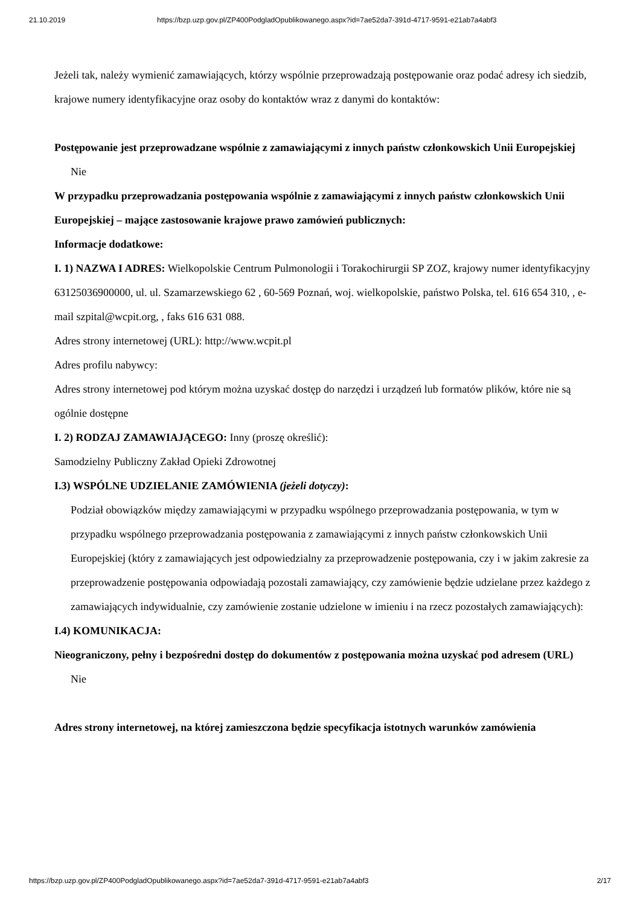21.10.2019 https://bzp.uzp.gov.pl/ZP400PodgladOpublikowanego.aspx?id=7ae52da7-391d-4717-9591-e21ab7a4abf3
Jeżeli tak, należy wymienić zamawiających, którzy wspólnie przeprowadzają postępowanie oraz podać adresy ich siedzib, krajowe numery identyfikacyjne oraz osoby do kontaktów wraz z danymi do kontaktów:
Postępowanie jest przeprowadzane wspólnie z zamawiającymi z innych państw członkowskich Unii Europejskiej
Nie
W przypadku przeprowadzania postępowania wspólnie z zamawiającymi z innych państw członkowskich Unii Europejskiej – mające zastosowanie krajowe prawo zamówień publicznych:
Informacje dodatkowe:
I. 1) NAZWA I ADRES: Wielkopolskie Centrum Pulmonologii i Torakochirurgii SP ZOZ, krajowy numer identyfikacyjny 63125036900000, ul. ul. Szamarzewskiego 62 , 60-569 Poznań, woj. wielkopolskie, państwo Polska, tel. 616 654 310, , e-mail szpital@wcpit.org, , faks 616 631 088.
Adres strony internetowej (URL): http://www.wcpit.pl
Adres profilu nabywcy:
Adres strony internetowej pod którym można uzyskać dostęp do narzędzi i urządzeń lub formatów plików, które nie są ogólnie dostępne
I. 2) RODZAJ ZAMAWIAJĄCEGO: Inny (proszę określić):
Samodzielny Publiczny Zakład Opieki Zdrowotnej
I.3) WSPÓLNE UDZIELANIE ZAMÓWIENIA (jeżeli dotyczy):
Podział obowiązków między zamawiającymi w przypadku wspólnego przeprowadzania postępowania, w tym w przypadku wspólnego przeprowadzania postępowania z zamawiającymi z innych państw członkowskich Unii Europejskiej (który z zamawiających jest odpowiedzialny za przeprowadzenie postępowania, czy i w jakim zakresie za przeprowadzenie postępowania odpowiadają pozostali zamawiający, czy zamówienie będzie udzielane przez każdego z zamawiających indywidualnie, czy zamówienie zostanie udzielone w imieniu i na rzecz pozostałych zamawiających):
I.4) KOMUNIKACJA:
Nieograniczony, pełny i bezpośredni dostęp do dokumentów z postępowania można uzyskać pod adresem (URL)
Nie
Adres strony internetowej, na której zamieszczona będzie specyfikacja istotnych warunków zamówienia
https://bzp.uzp.gov.pl/ZP400PodgladOpublikowanego.aspx?id=7ae52da7-391d-4717-9591-e21ab7a4abf3 2/17